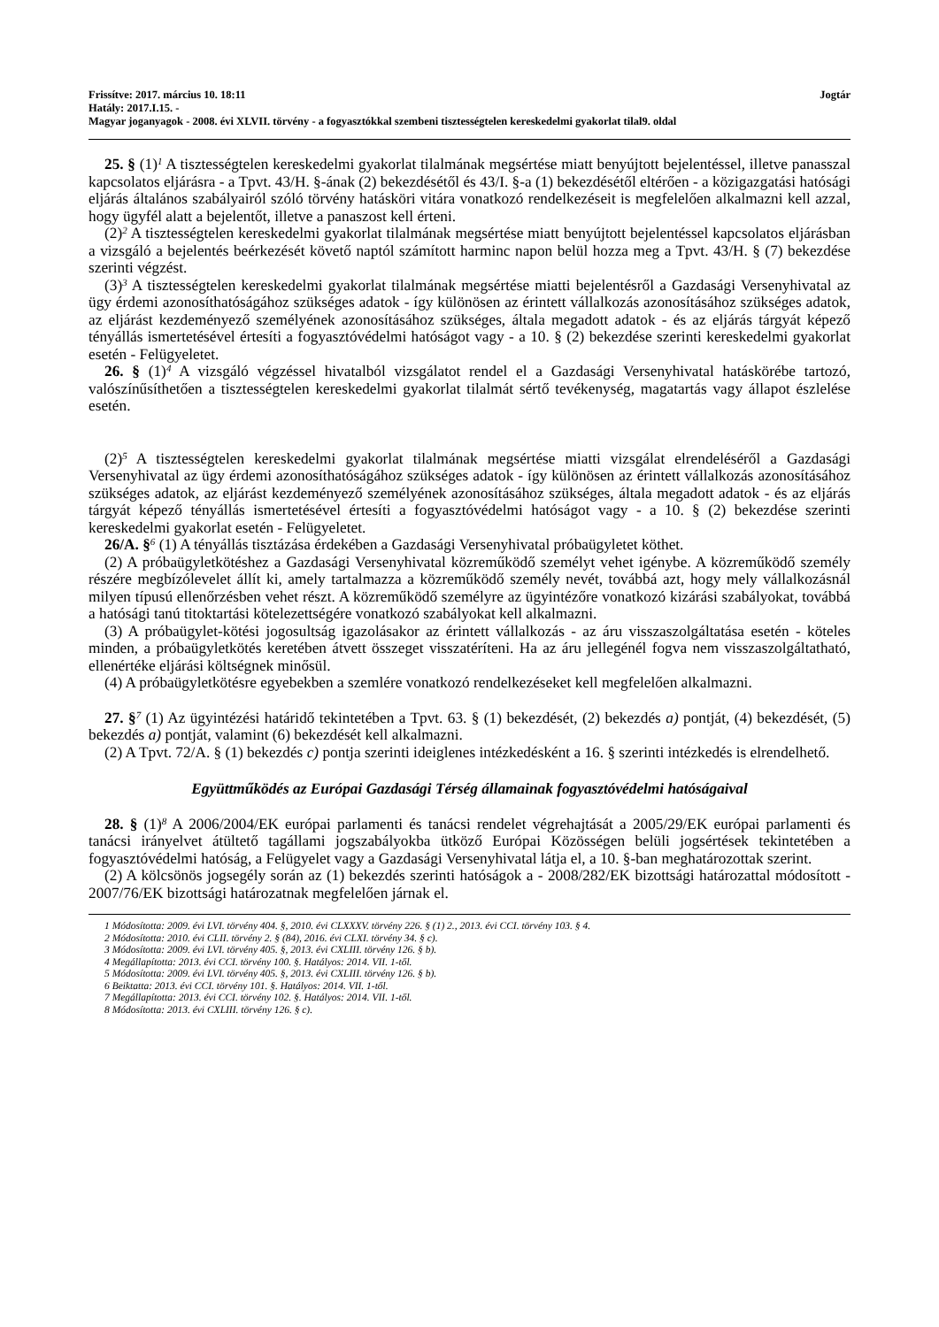Frissítve: 2017. március 10. 18:11 Jogtár
Hatály: 2017.I.15. -
Magyar joganyagok - 2008. évi XLVII. törvény - a fogyasztókkal szembeni tisztességtelen kereskedelmi gyakorlat tilal9. oldal
25. § (1)<sup>1</sup> A tisztességtelen kereskedelmi gyakorlat tilalmának megsértése miatt benyújtott bejelentéssel, illetve panasszal kapcsolatos eljárásra - a Tpvt. 43/H. §-ának (2) bekezdésétől és 43/I. §-a (1) bekezdésétől eltérően - a közigazgatási hatósági eljárás általános szabályairól szóló törvény hatásköri vitára vonatkozó rendelkezéseit is megfelelően alkalmazni kell azzal, hogy ügyfél alatt a bejelentőt, illetve a panaszost kell érteni.
(2)<sup>2</sup> A tisztességtelen kereskedelmi gyakorlat tilalmának megsértése miatt benyújtott bejelentéssel kapcsolatos eljárásban a vizsgáló a bejelentés beérkezését követő naptól számított harminc napon belül hozza meg a Tpvt. 43/H. § (7) bekezdése szerinti végzést.
(3)<sup>3</sup> A tisztességtelen kereskedelmi gyakorlat tilalmának megsértése miatti bejelentésről a Gazdasági Versenyhivatal az ügy érdemi azonosíthatóságához szükséges adatok - így különösen az érintett vállalkozás azonosításához szükséges adatok, az eljárást kezdeményező személyének azonosításához szükséges, általa megadott adatok - és az eljárás tárgyát képező tényállás ismertetésével értesíti a fogyasztóvédelmi hatóságot vagy - a 10. § (2) bekezdése szerinti kereskedelmi gyakorlat esetén - Felügyeletet.
26. § (1)<sup>4</sup> A vizsgáló végzéssel hivatalból vizsgálatot rendel el a Gazdasági Versenyhivatal hatáskörébe tartozó, valószínűsíthetően a tisztességtelen kereskedelmi gyakorlat tilalmát sértő tevékenység, magatartás vagy állapot észlelése esetén.
(2)<sup>5</sup> A tisztességtelen kereskedelmi gyakorlat tilalmának megsértése miatti vizsgálat elrendeléséről a Gazdasági Versenyhivatal az ügy érdemi azonosíthatóságához szükséges adatok - így különösen az érintett vállalkozás azonosításához szükséges adatok, az eljárást kezdeményező személyének azonosításához szükséges, általa megadott adatok - és az eljárás tárgyát képező tényállás ismertetésével értesíti a fogyasztóvédelmi hatóságot vagy - a 10. § (2) bekezdése szerinti kereskedelmi gyakorlat esetén - Felügyeletet.
26/A. §<sup>6</sup> (1) A tényállás tisztázása érdekében a Gazdasági Versenyhivatal próbaügyletet köthet.
(2) A próbaügyletkötéshez a Gazdasági Versenyhivatal közreműködő személyt vehet igénybe. A közreműködő személy részére megbízólevelet állít ki, amely tartalmazza a közreműködő személy nevét, továbbá azt, hogy mely vállalkozásnál milyen típusú ellenőrzésben vehet részt. A közreműködő személyre az ügyintézőre vonatkozó kizárási szabályokat, továbbá a hatósági tanú titoktartási kötelezettségére vonatkozó szabályokat kell alkalmazni.
(3) A próbaügylet-kötési jogosultság igazolásakor az érintett vállalkozás - az áru visszaszolgáltatása esetén - köteles minden, a próbaügyletkötés keretében átvett összeget visszatéríteni. Ha az áru jellegénél fogva nem visszaszolgáltatható, ellenértéke eljárási költségnek minősül.
(4) A próbaügyletkötésre egyebekben a szemlére vonatkozó rendelkezéseket kell megfelelően alkalmazni.
27. §<sup>7</sup> (1) Az ügyintézési határidő tekintetében a Tpvt. 63. § (1) bekezdését, (2) bekezdés a) pontját, (4) bekezdését, (5) bekezdés a) pontját, valamint (6) bekezdését kell alkalmazni.
(2) A Tpvt. 72/A. § (1) bekezdés c) pontja szerinti ideiglenes intézkedésként a 16. § szerinti intézkedés is elrendelhető.
Együttműködés az Európai Gazdasági Térség államainak fogyasztóvédelmi hatóságaival
28. § (1)<sup>8</sup> A 2006/2004/EK európai parlamenti és tanácsi rendelet végrehajtását a 2005/29/EK európai parlamenti és tanácsi irányelvet átültető tagállami jogszabályokba ütköző Európai Közösségen belüli jogsértések tekintetében a fogyasztóvédelmi hatóság, a Felügyelet vagy a Gazdasági Versenyhivatal látja el, a 10. §-ban meghatározottak szerint.
(2) A kölcsönös jogsegély során az (1) bekezdés szerinti hatóságok a - 2008/282/EK bizottsági határozattal módosított - 2007/76/EK bizottsági határozatnak megfelelően járnak el.
1 Módosította: 2009. évi LVI. törvény 404. §, 2010. évi CLXXXV. törvény 226. § (1) 2., 2013. évi CCI. törvény 103. § 4.
2 Módosította: 2010. évi CLII. törvény 2. § (84), 2016. évi CLXI. törvény 34. § c).
3 Módosította: 2009. évi LVI. törvény 405. §, 2013. évi CXLIII. törvény 126. § b).
4 Megállapította: 2013. évi CCI. törvény 100. §. Hatályos: 2014. VII. 1-től.
5 Módosította: 2009. évi LVI. törvény 405. §, 2013. évi CXLIII. törvény 126. § b).
6 Beiktatta: 2013. évi CCI. törvény 101. §. Hatályos: 2014. VII. 1-től.
7 Megállapította: 2013. évi CCI. törvény 102. §. Hatályos: 2014. VII. 1-től.
8 Módosította: 2013. évi CXLIII. törvény 126. § c).